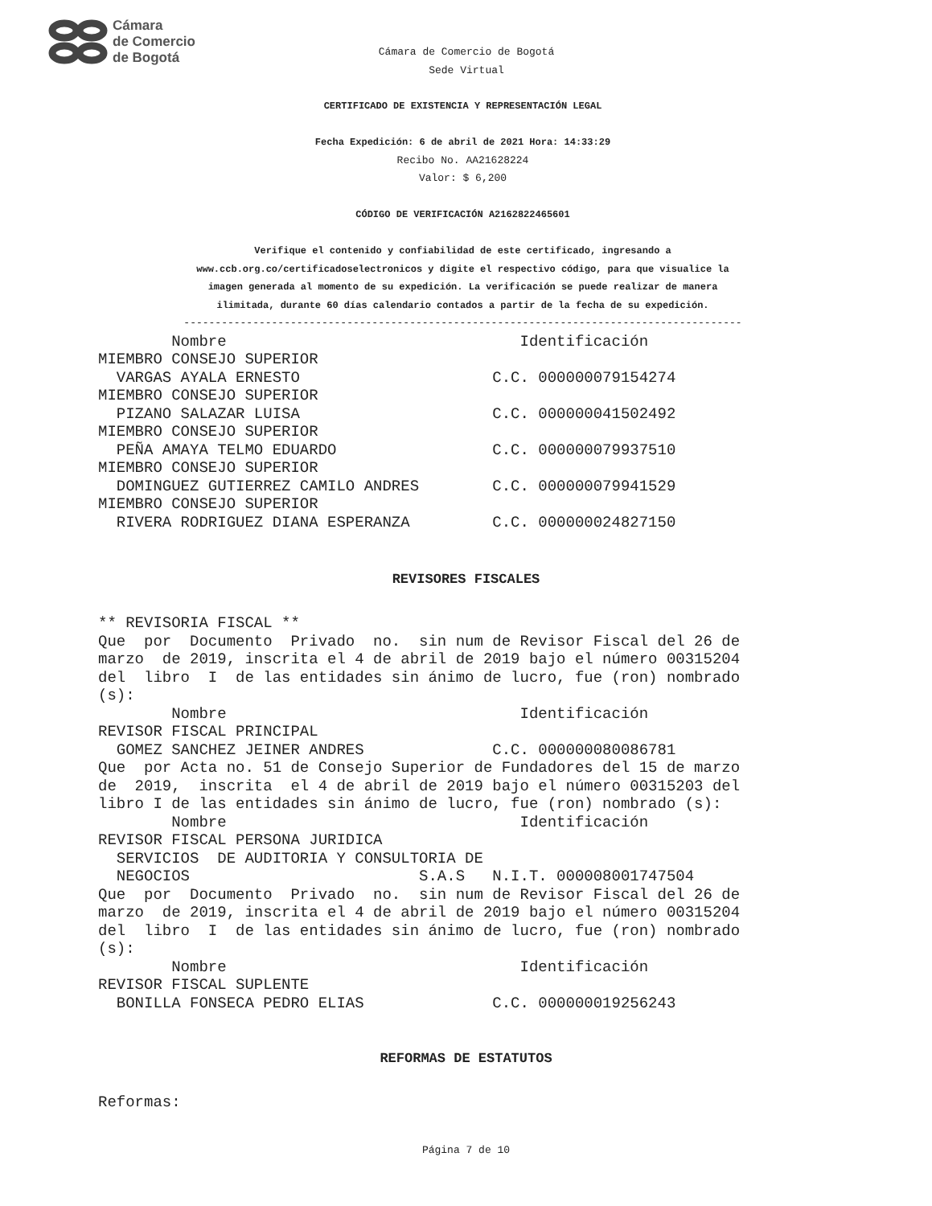Cámara
de Comercio
de Bogotá
Cámara de Comercio de Bogotá
Sede Virtual
CERTIFICADO DE EXISTENCIA Y REPRESENTACIÓN LEGAL
Fecha Expedición: 6 de abril de 2021 Hora: 14:33:29
Recibo No. AA21628224
Valor: $ 6,200
CÓDIGO DE VERIFICACIÓN A2162822465601
Verifique el contenido y confiabilidad de este certificado, ingresando a
www.ccb.org.co/certificadoselectronicos y digite el respectivo código, para que visualice la
imagen generada al momento de su expedición. La verificación se puede realizar de manera
ilimitada, durante 60 días calendario contados a partir de la fecha de su expedición.
-----------------------------------------------------------------------------------------
        Nombre                                Identificación
MIEMBRO CONSEJO SUPERIOR
  VARGAS AYALA ERNESTO                     C.C. 000000079154274
MIEMBRO CONSEJO SUPERIOR
  PIZANO SALAZAR LUISA                     C.C. 000000041502492
MIEMBRO CONSEJO SUPERIOR
  PEÑA AMAYA TELMO EDUARDO                 C.C. 000000079937510
MIEMBRO CONSEJO SUPERIOR
  DOMINGUEZ GUTIERREZ CAMILO ANDRES        C.C. 000000079941529
MIEMBRO CONSEJO SUPERIOR
  RIVERA RODRIGUEZ DIANA ESPERANZA         C.C. 000000024827150
REVISORES FISCALES
** REVISORIA FISCAL **
Que  por  Documento  Privado  no.  sin num de Revisor Fiscal del 26 de
marzo  de 2019, inscrita el 4 de abril de 2019 bajo el número 00315204
del  libro  I  de las entidades sin ánimo de lucro, fue (ron) nombrado
(s):
        Nombre                                Identificación
REVISOR FISCAL PRINCIPAL
  GOMEZ SANCHEZ JEINER ANDRES              C.C. 000000080086781
Que  por Acta no. 51 de Consejo Superior de Fundadores del 15 de marzo
de  2019,  inscrita  el 4 de abril de 2019 bajo el número 00315203 del
libro I de las entidades sin ánimo de lucro, fue (ron) nombrado (s):
        Nombre                                Identificación
REVISOR FISCAL PERSONA JURIDICA
  SERVICIOS  DE AUDITORIA Y CONSULTORIA DE
  NEGOCIOS                         S.A.S   N.I.T. 000008001747504
Que  por  Documento  Privado  no.  sin num de Revisor Fiscal del 26 de
marzo  de 2019, inscrita el 4 de abril de 2019 bajo el número 00315204
del  libro  I  de las entidades sin ánimo de lucro, fue (ron) nombrado
(s):
        Nombre                                Identificación
REVISOR FISCAL SUPLENTE
  BONILLA FONSECA PEDRO ELIAS              C.C. 000000019256243
REFORMAS DE ESTATUTOS
Reformas:
Página 7 de 10